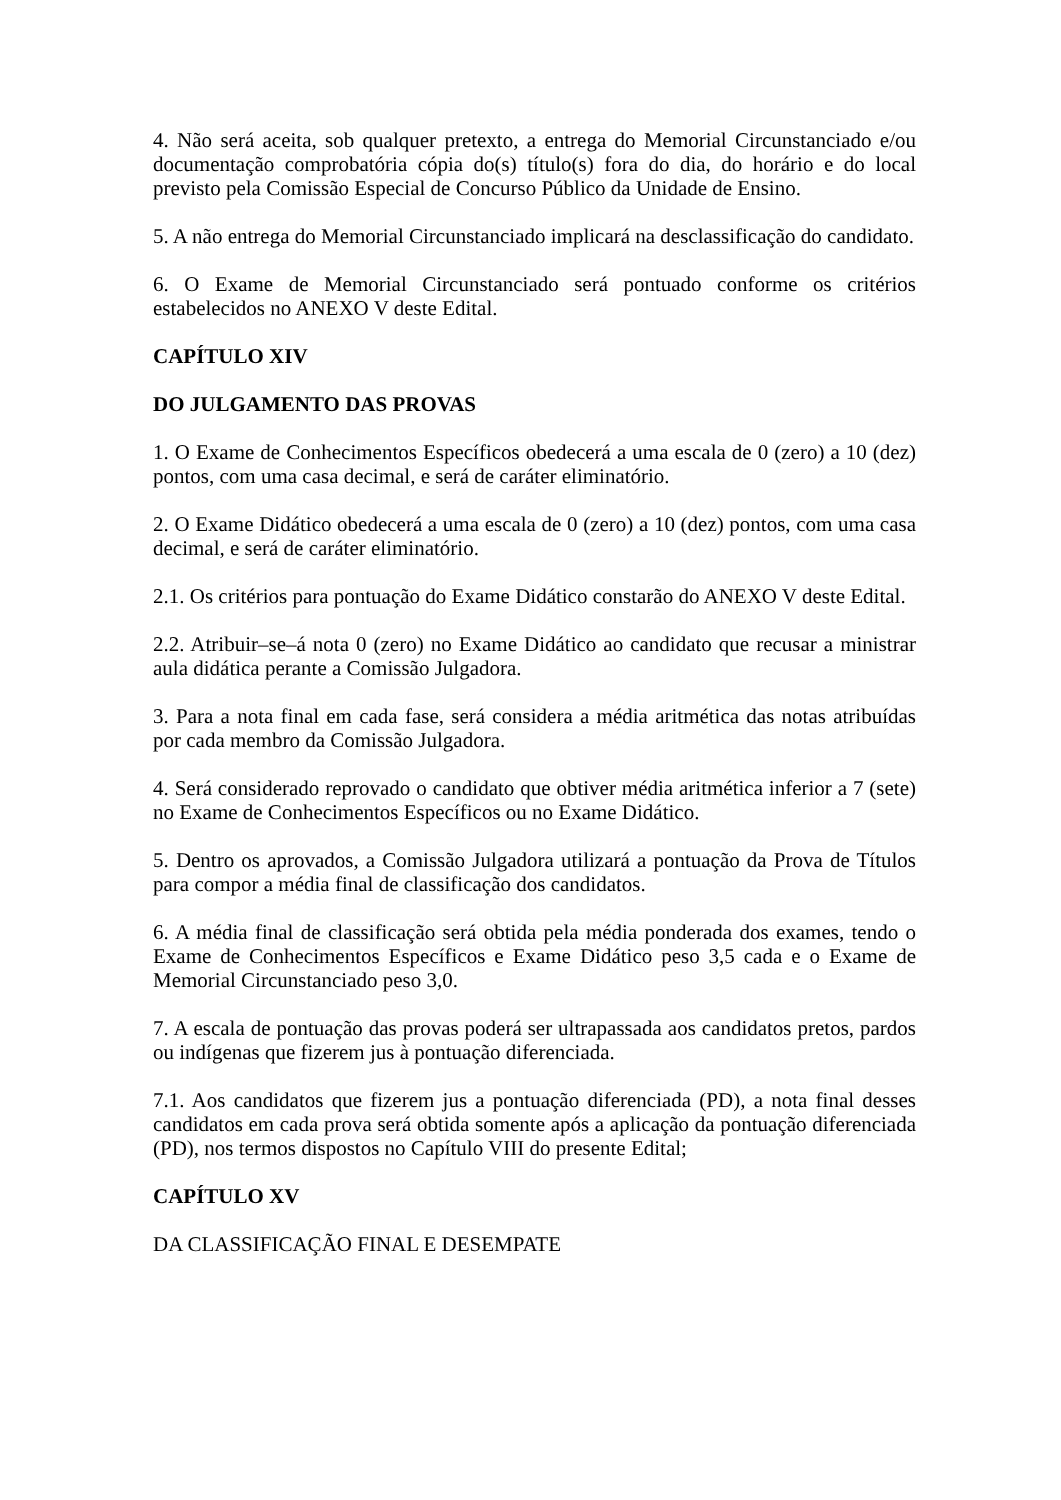4. Não será aceita, sob qualquer pretexto, a entrega do Memorial Circunstanciado e/ou documentação comprobatória cópia do(s) título(s) fora do dia, do horário e do local previsto pela Comissão Especial de Concurso Público da Unidade de Ensino.
5. A não entrega do Memorial Circunstanciado implicará na desclassificação do candidato.
6. O Exame de Memorial Circunstanciado será pontuado conforme os critérios estabelecidos no ANEXO V deste Edital.
CAPÍTULO XIV
DO JULGAMENTO DAS PROVAS
1. O Exame de Conhecimentos Específicos obedecerá a uma escala de 0 (zero) a 10 (dez) pontos, com uma casa decimal, e será de caráter eliminatório.
2. O Exame Didático obedecerá a uma escala de 0 (zero) a 10 (dez) pontos, com uma casa decimal, e será de caráter eliminatório.
2.1. Os critérios para pontuação do Exame Didático constarão do ANEXO V deste Edital.
2.2. Atribuir–se–á nota 0 (zero) no Exame Didático ao candidato que recusar a ministrar aula didática perante a Comissão Julgadora.
3. Para a nota final em cada fase, será considera a média aritmética das notas atribuídas por cada membro da Comissão Julgadora.
4. Será considerado reprovado o candidato que obtiver média aritmética inferior a 7 (sete) no Exame de Conhecimentos Específicos ou no Exame Didático.
5. Dentro os aprovados, a Comissão Julgadora utilizará a pontuação da Prova de Títulos para compor a média final de classificação dos candidatos.
6. A média final de classificação será obtida pela média ponderada dos exames, tendo o Exame de Conhecimentos Específicos e Exame Didático peso 3,5 cada e o Exame de Memorial Circunstanciado peso 3,0.
7. A escala de pontuação das provas poderá ser ultrapassada aos candidatos pretos, pardos ou indígenas que fizerem jus à pontuação diferenciada.
7.1. Aos candidatos que fizerem jus a pontuação diferenciada (PD), a nota final desses candidatos em cada prova será obtida somente após a aplicação da pontuação diferenciada (PD), nos termos dispostos no Capítulo VIII do presente Edital;
CAPÍTULO XV
DA CLASSIFICAÇÃO FINAL E DESEMPATE